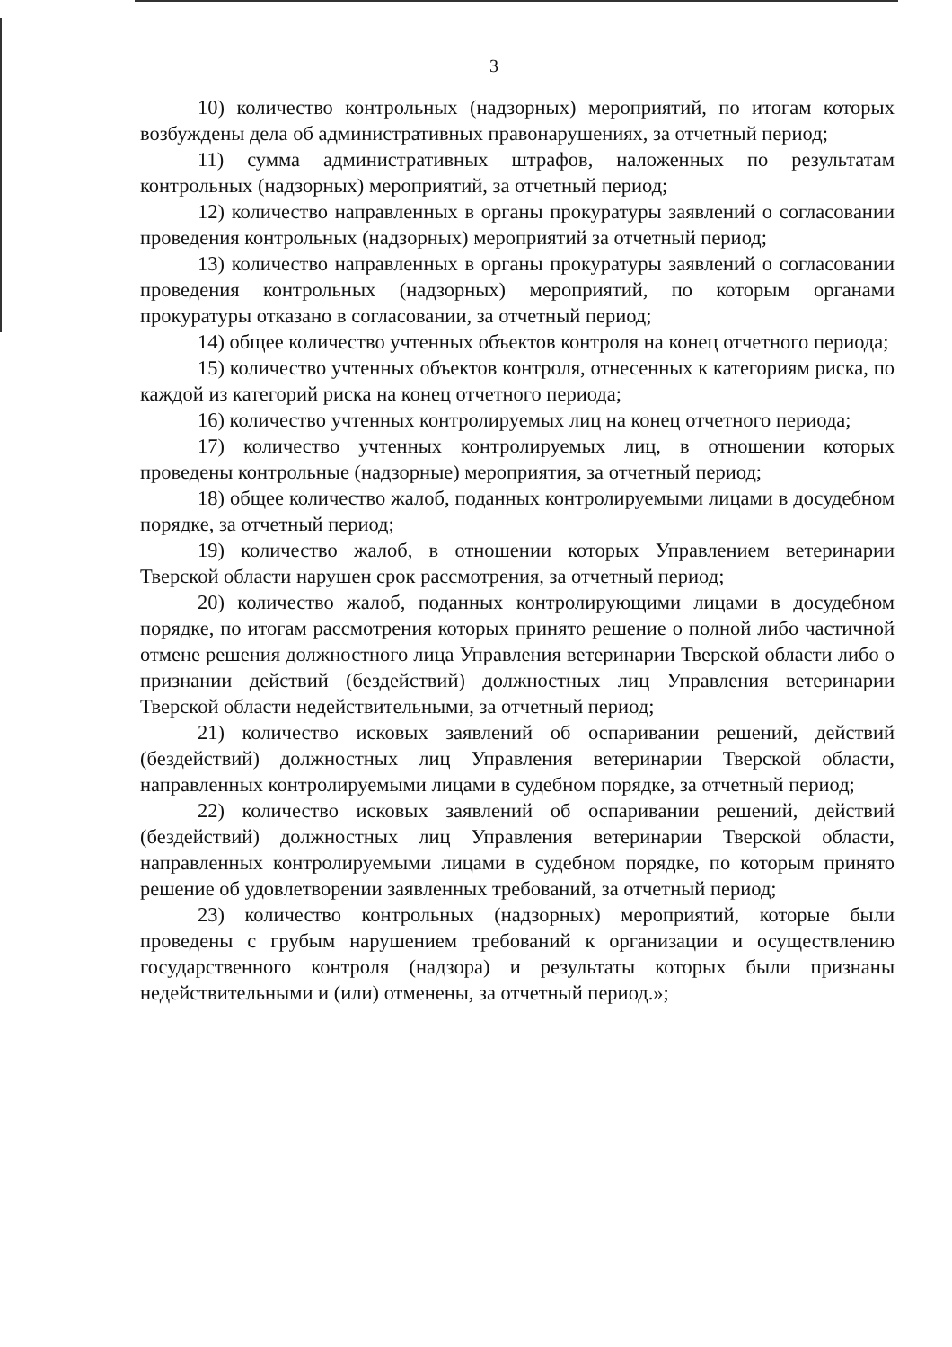3
10) количество контрольных (надзорных) мероприятий, по итогам которых возбуждены дела об административных правонарушениях, за отчетный период;
11) сумма административных штрафов, наложенных по результатам контрольных (надзорных) мероприятий, за отчетный период;
12) количество направленных в органы прокуратуры заявлений о согласовании проведения контрольных (надзорных) мероприятий за отчетный период;
13) количество направленных в органы прокуратуры заявлений о согласовании проведения контрольных (надзорных) мероприятий, по которым органами прокуратуры отказано в согласовании, за отчетный период;
14) общее количество учтенных объектов контроля на конец отчетного периода;
15) количество учтенных объектов контроля, отнесенных к категориям риска, по каждой из категорий риска на конец отчетного периода;
16) количество учтенных контролируемых лиц на конец отчетного периода;
17) количество учтенных контролируемых лиц, в отношении которых проведены контрольные (надзорные) мероприятия, за отчетный период;
18) общее количество жалоб, поданных контролируемыми лицами в досудебном порядке, за отчетный период;
19) количество жалоб, в отношении которых Управлением ветеринарии Тверской области нарушен срок рассмотрения, за отчетный период;
20) количество жалоб, поданных контролирующими лицами в досудебном порядке, по итогам рассмотрения которых принято решение о полной либо частичной отмене решения должностного лица Управления ветеринарии Тверской области либо о признании действий (бездействий) должностных лиц Управления ветеринарии Тверской области недействительными, за отчетный период;
21) количество исковых заявлений об оспаривании решений, действий (бездействий) должностных лиц Управления ветеринарии Тверской области, направленных контролируемыми лицами в судебном порядке, за отчетный период;
22) количество исковых заявлений об оспаривании решений, действий (бездействий) должностных лиц Управления ветеринарии Тверской области, направленных контролируемыми лицами в судебном порядке, по которым принято решение об удовлетворении заявленных требований, за отчетный период;
23) количество контрольных (надзорных) мероприятий, которые были проведены с грубым нарушением требований к организации и осуществлению государственного контроля (надзора) и результаты которых были признаны недействительными и (или) отменены, за отчетный период.»;